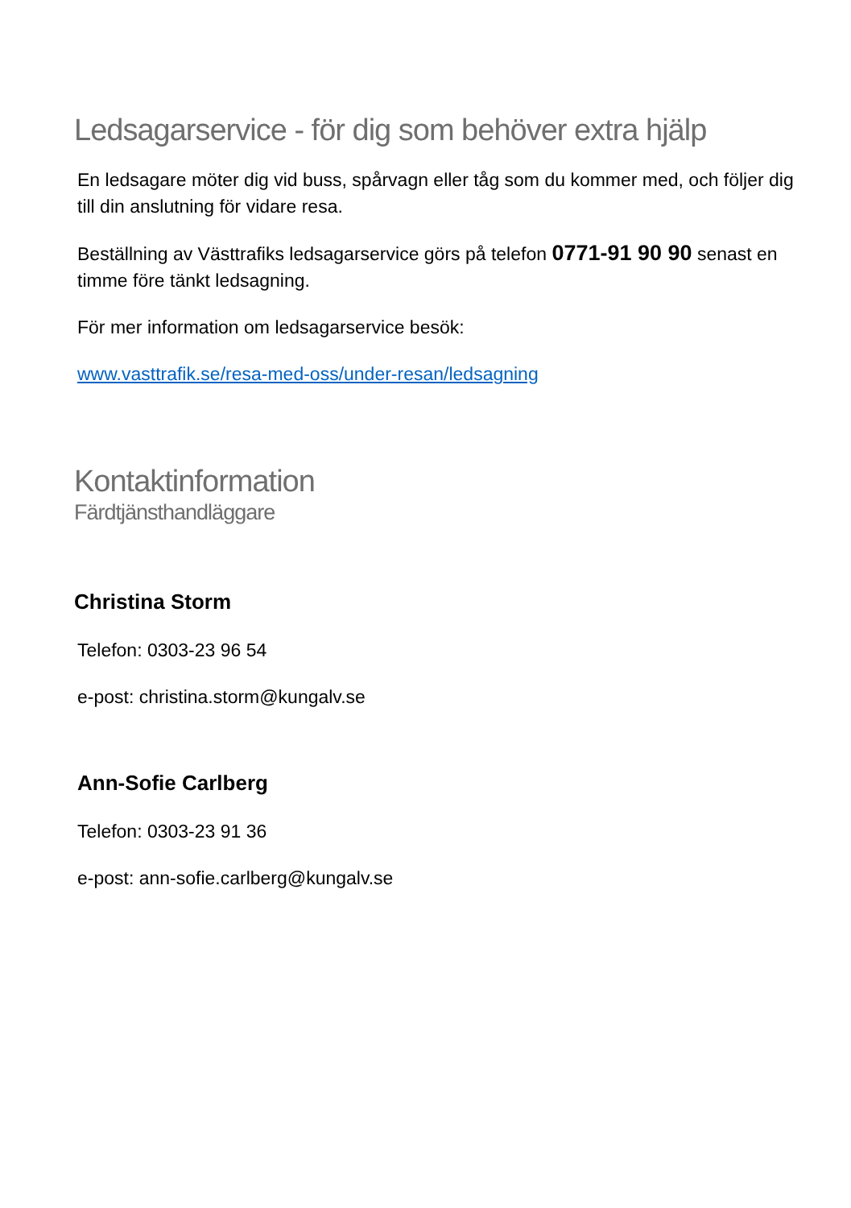Ledsagarservice - för dig som behöver extra hjälp
En ledsagare möter dig vid buss, spårvagn eller tåg som du kommer med, och följer dig till din anslutning för vidare resa.
Beställning av Västtrafiks ledsagarservice görs på telefon 0771-91 90 90 senast en timme före tänkt ledsagning.
För mer information om ledsagarservice besök:
www.vasttrafik.se/resa-med-oss/under-resan/ledsagning
Kontaktinformation
Färdtjänsthandläggare
Christina Storm
Telefon: 0303-23 96 54
e-post: christina.storm@kungalv.se
Ann-Sofie Carlberg
Telefon: 0303-23 91 36
e-post: ann-sofie.carlberg@kungalv.se